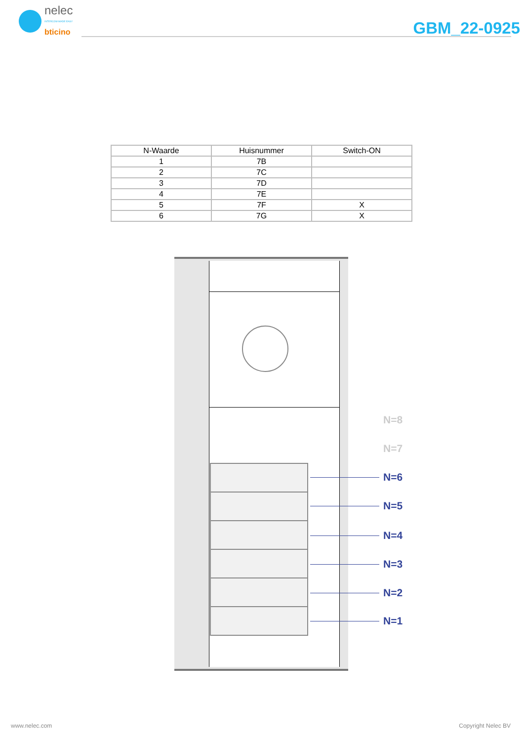nelec
INTERCOM MADE EASY
bticino
GBM_22-0925
| N-Waarde | Huisnummer | Switch-ON |
| --- | --- | --- |
| 1 | 7B | |
| 2 | 7C | |
| 3 | 7D | |
| 4 | 7E | |
| 5 | 7F | X |
| 6 | 7G | X |
N=8
N=7
N=6
N=5
N=4
N=3
N=2
N=1
www.nelec.com Copyright Nelec BV